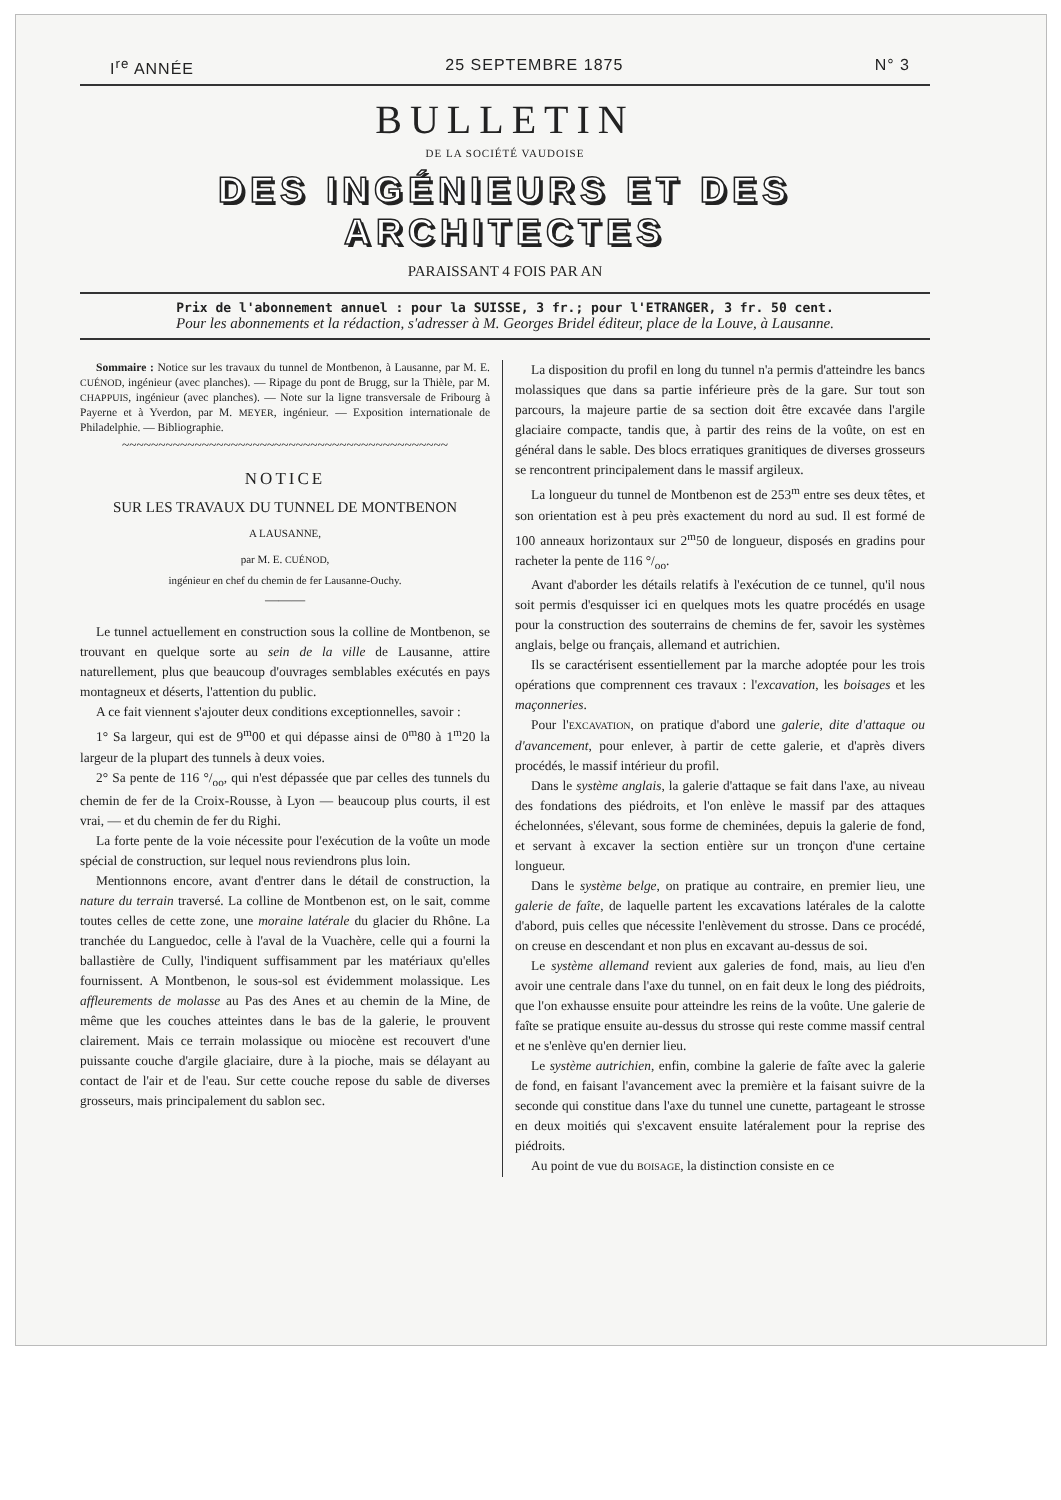I<sup>re</sup> ANNÉE 25 SEPTEMBRE 1875 N° 3
BULLETIN
DE LA SOCIÉTÉ VAUDOISE
DES INGÉNIEURS ET DES ARCHITECTES
PARAISSANT 4 FOIS PAR AN
Prix de l'abonnement annuel : pour la SUISSE, 3 fr.; pour l'ETRANGER, 3 fr. 50 cent.
Pour les abonnements et la rédaction, s'adresser à M. Georges Bridel éditeur, place de la Louve, à Lausanne.
Sommaire : Notice sur les travaux du tunnel de Montbenon, à Lausanne, par M. E. CUÉNOD, ingénieur (avec planches). — Ripage du pont de Brugg, sur la Thièle, par M. CHAPPUIS, ingénieur (avec planches). — Note sur la ligne transversale de Fribourg à Payerne et à Yverdon, par M. MEYER, ingénieur. — Exposition internationale de Philadelphie. — Bibliographie.
~~~~~~~~~~~~~~~~~~~~~~~~~~~~~~~~~~~~~~~~~~~~~
NOTICE
SUR LES TRAVAUX DU TUNNEL DE MONTBENON
A LAUSANNE,
par M. E. CUÉNOD,
ingénieur en chef du chemin de fer Lausanne-Ouchy.
———
Le tunnel actuellement en construction sous la colline de Montbenon, se trouvant en quelque sorte au sein de la ville de Lausanne, attire naturellement, plus que beaucoup d'ouvrages semblables exécutés en pays montagneux et déserts, l'attention du public.
A ce fait viennent s'ajouter deux conditions exceptionnelles, savoir :
1° Sa largeur, qui est de 9<sup>m</sup>00 et qui dépasse ainsi de 0<sup>m</sup>80 à 1<sup>m</sup>20 la largeur de la plupart des tunnels à deux voies.
2° Sa pente de 116 °/<sub>oo</sub>, qui n'est dépassée que par celles des tunnels du chemin de fer de la Croix-Rousse, à Lyon — beaucoup plus courts, il est vrai, — et du chemin de fer du Righi.
La forte pente de la voie nécessite pour l'exécution de la voûte un mode spécial de construction, sur lequel nous reviendrons plus loin.
Mentionnons encore, avant d'entrer dans le détail de construction, la nature du terrain traversé. La colline de Montbenon est, on le sait, comme toutes celles de cette zone, une moraine latérale du glacier du Rhône. La tranchée du Languedoc, celle à l'aval de la Vuachère, celle qui a fourni la ballastière de Cully, l'indiquent suffisamment par les matériaux qu'elles fournissent. A Montbenon, le sous-sol est évidemment molassique. Les affleurements de molasse au Pas des Anes et au chemin de la Mine, de même que les couches atteintes dans le bas de la galerie, le prouvent clairement. Mais ce terrain molassique ou miocène est recouvert d'une puissante couche d'argile glaciaire, dure à la pioche, mais se délayant au contact de l'air et de l'eau. Sur cette couche repose du sable de diverses grosseurs, mais principalement du sablon sec.
La disposition du profil en long du tunnel n'a permis d'atteindre les bancs molassiques que dans sa partie inférieure près de la gare. Sur tout son parcours, la majeure partie de sa section doit être excavée dans l'argile glaciaire compacte, tandis que, à partir des reins de la voûte, on est en général dans le sable. Des blocs erratiques granitiques de diverses grosseurs se rencontrent principalement dans le massif argileux.
La longueur du tunnel de Montbenon est de 253<sup>m</sup> entre ses deux têtes, et son orientation est à peu près exactement du nord au sud. Il est formé de 100 anneaux horizontaux sur 2<sup>m</sup>50 de longueur, disposés en gradins pour racheter la pente de 116 °/<sub>oo</sub>.
Avant d'aborder les détails relatifs à l'exécution de ce tunnel, qu'il nous soit permis d'esquisser ici en quelques mots les quatre procédés en usage pour la construction des souterrains de chemins de fer, savoir les systèmes anglais, belge ou français, allemand et autrichien.
Ils se caractérisent essentiellement par la marche adoptée pour les trois opérations que comprennent ces travaux : l'excavation, les boisages et les maçonneries.
Pour l'EXCAVATION, on pratique d'abord une galerie, dite d'attaque ou d'avancement, pour enlever, à partir de cette galerie, et d'après divers procédés, le massif intérieur du profil.
Dans le système anglais, la galerie d'attaque se fait dans l'axe, au niveau des fondations des piédroits, et l'on enlève le massif par des attaques échelonnées, s'élevant, sous forme de cheminées, depuis la galerie de fond, et servant à excaver la section entière sur un tronçon d'une certaine longueur.
Dans le système belge, on pratique au contraire, en premier lieu, une galerie de faîte, de laquelle partent les excavations latérales de la calotte d'abord, puis celles que nécessite l'enlèvement du strosse. Dans ce procédé, on creuse en descendant et non plus en excavant au-dessus de soi.
Le système allemand revient aux galeries de fond, mais, au lieu d'en avoir une centrale dans l'axe du tunnel, on en fait deux le long des piédroits, que l'on exhausse ensuite pour atteindre les reins de la voûte. Une galerie de faîte se pratique ensuite au-dessus du strosse qui reste comme massif central et ne s'enlève qu'en dernier lieu.
Le système autrichien, enfin, combine la galerie de faîte avec la galerie de fond, en faisant l'avancement avec la première et la faisant suivre de la seconde qui constitue dans l'axe du tunnel une cunette, partageant le strosse en deux moitiés qui s'excavent ensuite latéralement pour la reprise des piédroits.
Au point de vue du BOISAGE, la distinction consiste en ce